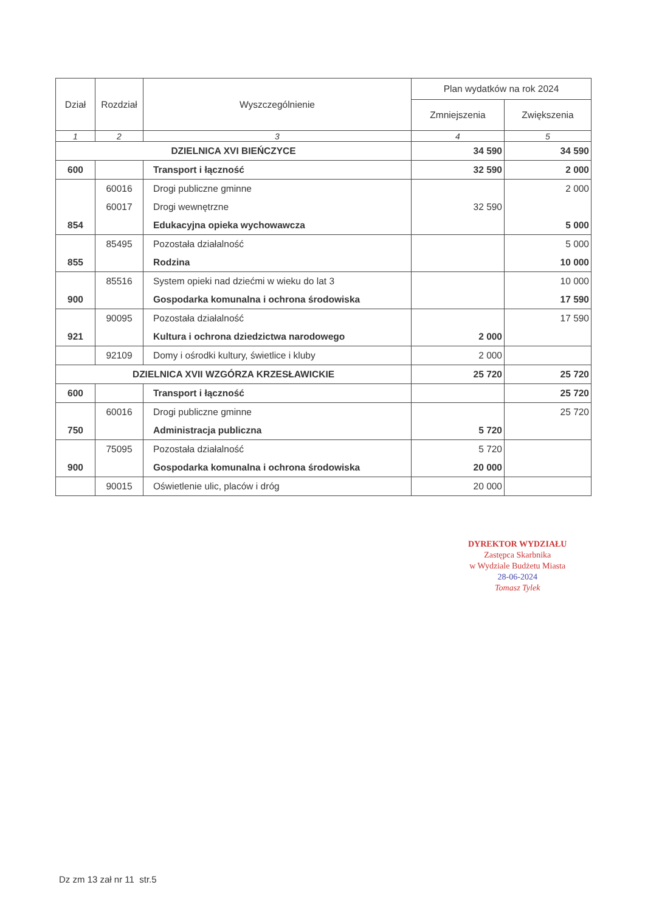| Dział | Rozdział | Wyszczególnienie | Plan wydatków na rok 2024 | |
| --- | --- | --- | --- | --- |
| | | | Zmniejszenia | Zwiększenia |
| 1 | 2 | 3 | 4 | 5 |
| DZIELNICA XVI BIEŃCZYCE | | | 34 590 | 34 590 |
| 600 | | Transport i łączność | 32 590 | 2 000 |
| | 60016 | Drogi publiczne gminne | | 2 000 |
| | 60017 | Drogi wewnętrzne | 32 590 | |
| 854 | | Edukacyjna opieka wychowawcza | | 5 000 |
| | 85495 | Pozostała działalność | | 5 000 |
| 855 | | Rodzina | | 10 000 |
| | 85516 | System opieki nad dziećmi w wieku do lat 3 | | 10 000 |
| 900 | | Gospodarka komunalna i ochrona środowiska | | 17 590 |
| | 90095 | Pozostała działalność | | 17 590 |
| 921 | | Kultura i ochrona dziedzictwa narodowego | 2 000 | |
| | 92109 | Domy i ośrodki kultury, świetlice i kluby | 2 000 | |
| DZIELNICA XVII WZGÓRZA KRZESŁAWICKIE | | | 25 720 | 25 720 |
| 600 | | Transport i łączność | | 25 720 |
| | 60016 | Drogi publiczne gminne | | 25 720 |
| 750 | | Administracja publiczna | 5 720 | |
| | 75095 | Pozostała działalność | 5 720 | |
| 900 | | Gospodarka komunalna i ochrona środowiska | 20 000 | |
| | 90015 | Oświetlenie ulic, placów i dróg | 20 000 | |
DYREKTOR WYDZIAŁU
Zastępca Skarbnika
w Wydziale Budżetu Miasta
28-06-2024
Tomasz Tylek
Dz zm 13 zał nr 11 str.5